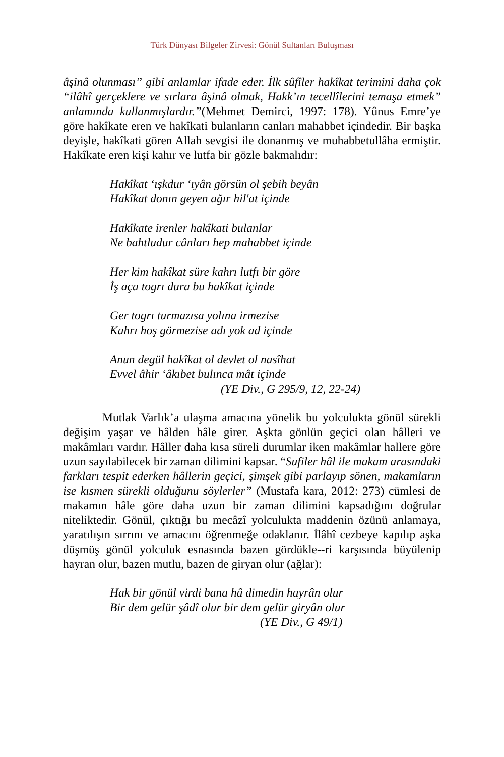Türk Dünyası Bilgeler Zirvesi: Gönül Sultanları Buluşması
âşinâ olunması” gibi anlamlar ifade eder. İlk sûfîler hakîkat terimini daha çok “ilâhî gerçeklere ve sırlara âşinâ olmak, Hakk’ın tecellîlerini temaşa etmek” anlamında kullanmışlardır.”(Mehmet Demirci, 1997: 178). Yûnus Emre’ye göre hakîkate eren ve hakîkati bulanların canları mahabbet içindedir. Bir başka deyişle, hakîkati gören Allah sevgisi ile donanmış ve muhabbetullâha ermiştir. Hakîkate eren kişi kahır ve lutfa bir gözle bakmalıdır:
Hakîkat ‘ışkdur ‘ıyân görsün ol şebih beyân
Hakîkat donın geyen ağır hil'at içinde
Hakîkate irenler hakîkati bulanlar
Ne bahtludur cânları hep mahabbet içinde
Her kim hakîkat süre kahrı lutfı bir göre
İş aça togrı dura bu hakîkat içinde
Ger togrı turmazısa yolına irmezise
Kahrı hoş görmezise adı yok ad içinde
Anun degül hakîkat ol devlet ol nasîhat
Evvel âhir ‘âkıbet bulınca mât içinde
(YE Div., G 295/9, 12, 22-24)
Mutlak Varlık’a ulaşma amacına yönelik bu yolculukta gönül sürekli değişim yaşar ve hâlden hâle girer. Aşkta gönlün geçici olan hâlleri ve makâmları vardır. Hâller daha kısa süreli durumlar iken makâmlar hallere göre uzun sayılabilecek bir zaman dilimini kapsar. “Sufiler hâl ile makam arasındaki farkları tespit ederken hâllerin geçici, şimşek gibi parlayıp sönen, makamların ise kısmen sürekli olduğunu söylerler” (Mustafa kara, 2012: 273) cümlesi de makamın hâle göre daha uzun bir zaman dilimini kapsadığını doğrular niteliktedir. Gönül, çıktığı bu mecâzî yolculukta maddenin özünü anlamaya, yaratılışın sırrını ve amacını öğrenmeğe odaklanır. İlâhî cezbeye kapılıp aşka düşmüş gönül yolculuk esnasında bazen gördükle--ri karşısında büyülenip hayran olur, bazen mutlu, bazen de giryan olur (ağlar):
Hak bir gönül virdi bana hâ dimedin hayrân olur
Bir dem gelür şâdî olur bir dem gelür giryân olur
(YE Div., G 49/1)